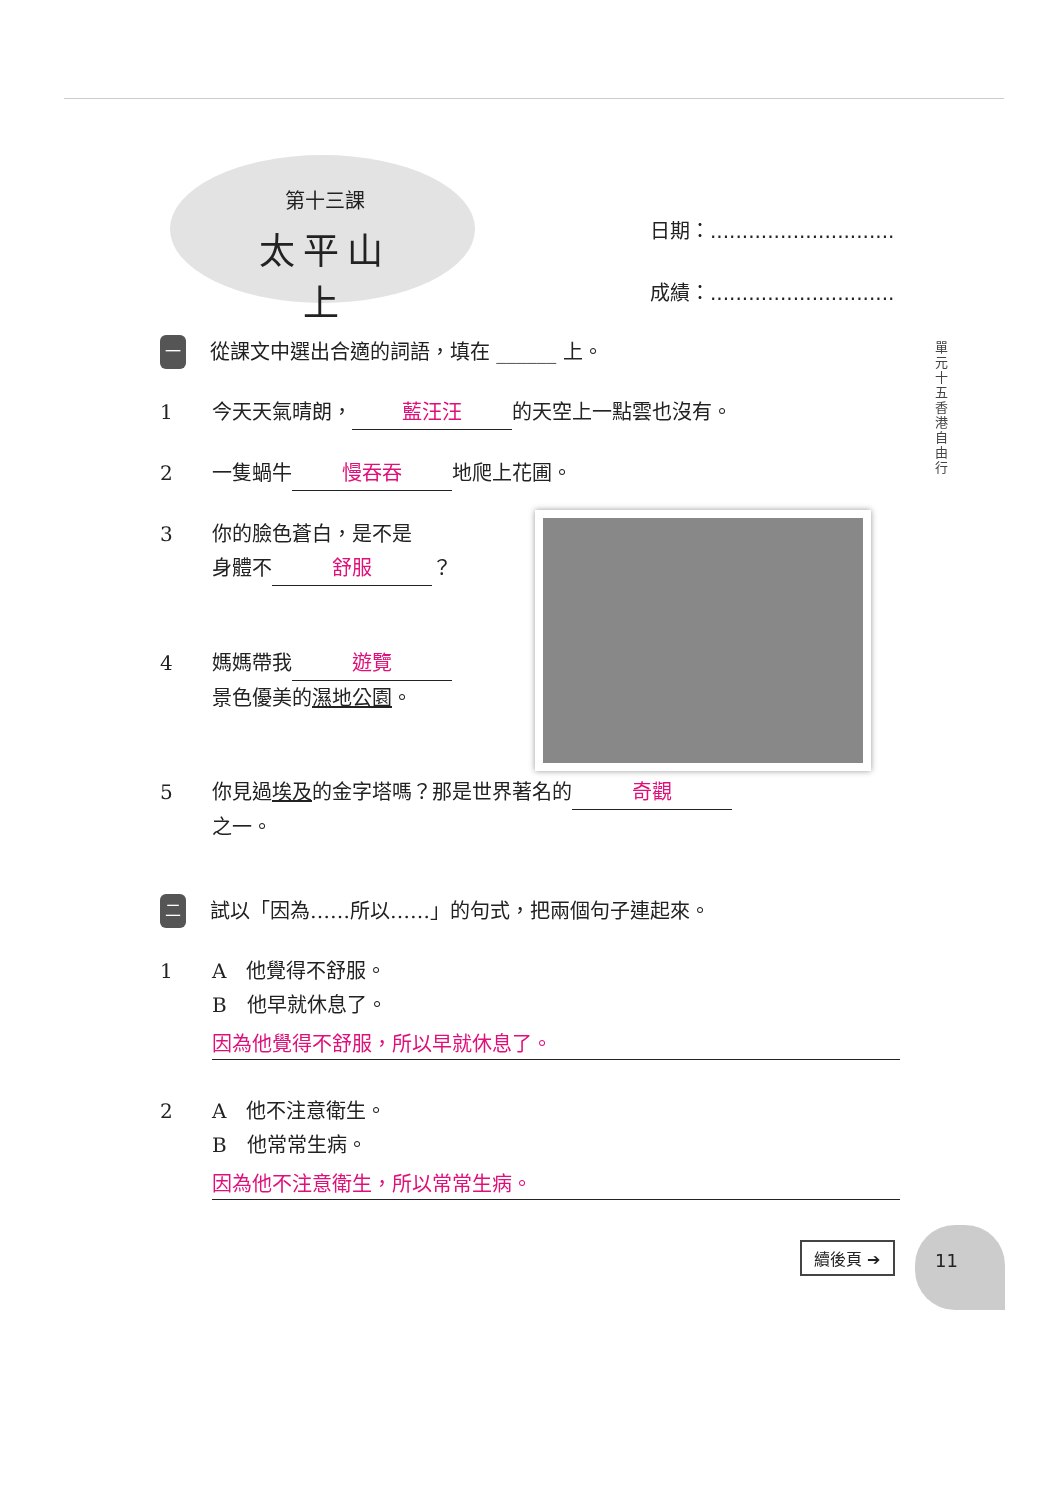第十三課
太平山上
日期：.............................
成績：.............................
單元十五 香港自由行
一從課文中選出合適的詞語，填在 ______ 上。
1 今天天氣晴朗， 藍汪汪 的天空上一點雲也沒有。
2 一隻蝸牛 慢吞吞 地爬上花圃。
3 你的臉色蒼白，是不是
身體不 舒服 ？
4 媽媽帶我 遊覽
景色優美的濕地公園。
5 你見過埃及的金字塔嗎？那是世界著名的 奇觀
之一。
二試以「因為……所以……」的句式，把兩個句子連起來。
1 A　他覺得不舒服。
B　他早就休息了。
因為他覺得不舒服，所以早就休息了。
2 A　他不注意衛生。
B　他常常生病。
因為他不注意衛生，所以常常生病。
續後頁 ➔
11